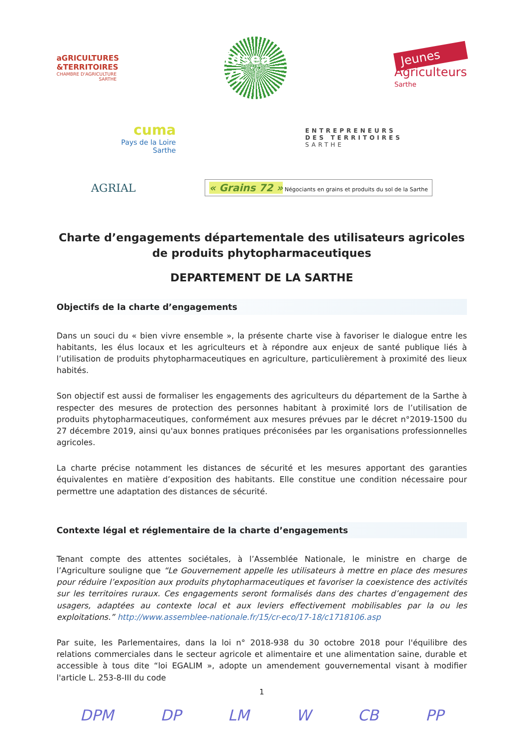aGRICULTURES &TERRITOIRES
CHAMBRE D'AGRICULTURE SARTHE
fdsea 72
Jeunes
Agriculteurs
Sarthe
cuma
Pays de la Loire
Sarthe
ENTREPRENEURS
DES TERRITOIRES
SARTHE
AGRIAL
« Grains 72 » Négociants en grains et produits du sol de la Sarthe
Charte d’engagements départementale des utilisateurs agricoles de produits phytopharmaceutiques
DEPARTEMENT DE LA SARTHE
Objectifs de la charte d’engagements
Dans un souci du « bien vivre ensemble », la présente charte vise à favoriser le dialogue entre les habitants, les élus locaux et les agriculteurs et à répondre aux enjeux de santé publique liés à l’utilisation de produits phytopharmaceutiques en agriculture, particulièrement à proximité des lieux habités.
Son objectif est aussi de formaliser les engagements des agriculteurs du département de la Sarthe à respecter des mesures de protection des personnes habitant à proximité lors de l’utilisation de produits phytopharmaceutiques, conformément aux mesures prévues par le décret n°2019-1500 du 27 décembre 2019, ainsi qu'aux bonnes pratiques préconisées par les organisations professionnelles agricoles.
La charte précise notamment les distances de sécurité et les mesures apportant des garanties équivalentes en matière d’exposition des habitants. Elle constitue une condition nécessaire pour permettre une adaptation des distances de sécurité.
Contexte légal et réglementaire de la charte d’engagements
Tenant compte des attentes sociétales, à l’Assemblée Nationale, le ministre en charge de l’Agriculture souligne que “Le Gouvernement appelle les utilisateurs à mettre en place des mesures pour réduire l’exposition aux produits phytopharmaceutiques et favoriser la coexistence des activités sur les territoires ruraux. Ces engagements seront formalisés dans des chartes d’engagement des usagers, adaptées au contexte local et aux leviers effectivement mobilisables par la ou les exploitations.” http://www.assemblee-nationale.fr/15/cr-eco/17-18/c1718106.asp
Par suite, les Parlementaires, dans la loi n° 2018-938 du 30 octobre 2018 pour l'équilibre des relations commerciales dans le secteur agricole et alimentaire et une alimentation saine, durable et accessible à tous dite “loi EGALIM », adopte un amendement gouvernemental visant à modifier l'article L. 253-8-III du code
1
DPM DP LM W CB PP